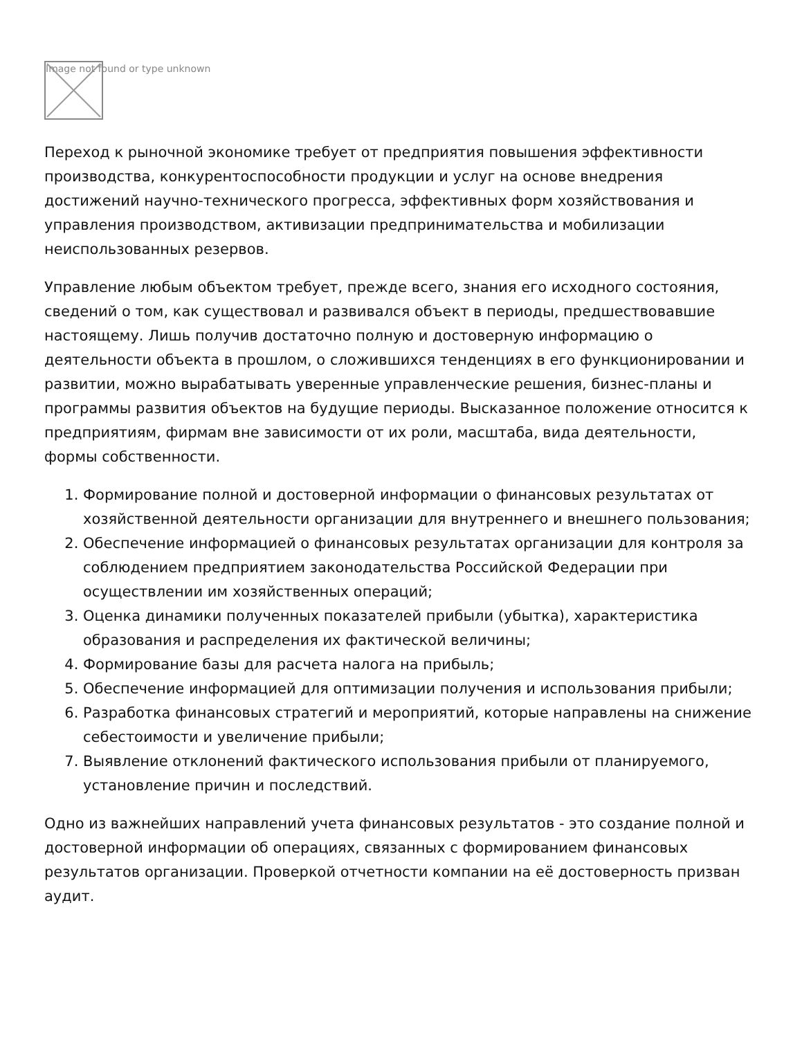Image not found or type unknown
Переход к рыночной экономике требует от предприятия повышения эффективности производства, конкурентоспособности продукции и услуг на основе внедрения достижений научно-технического прогресса, эффективных форм хозяйствования и управления производством, активизации предпринимательства и мобилизации неиспользованных резервов.
Управление любым объектом требует, прежде всего, знания его исходного состояния, сведений о том, как существовал и развивался объект в периоды, предшествовавшие настоящему. Лишь получив достаточно полную и достоверную информацию о деятельности объекта в прошлом, о сложившихся тенденциях в его функционировании и развитии, можно вырабатывать уверенные управленческие решения, бизнес-планы и программы развития объектов на будущие периоды. Высказанное положение относится к предприятиям, фирмам вне зависимости от их роли, масштаба, вида деятельности, формы собственности.
1. Формирование полной и достоверной информации о финансовых результатах от хозяйственной деятельности организации для внутреннего и внешнего пользования;
2. Обеспечение информацией о финансовых результатах организации для контроля за соблюдением предприятием законодательства Российской Федерации при осуществлении им хозяйственных операций;
3. Оценка динамики полученных показателей прибыли (убытка), характеристика образования и распределения их фактической величины;
4. Формирование базы для расчета налога на прибыль;
5. Обеспечение информацией для оптимизации получения и использования прибыли;
6. Разработка финансовых стратегий и мероприятий, которые направлены на снижение себестоимости и увеличение прибыли;
7. Выявление отклонений фактического использования прибыли от планируемого, установление причин и последствий.
Одно из важнейших направлений учета финансовых результатов - это создание полной и достоверной информации об операциях, связанных с формированием финансовых результатов организации. Проверкой отчетности компании на её достоверность призван аудит.